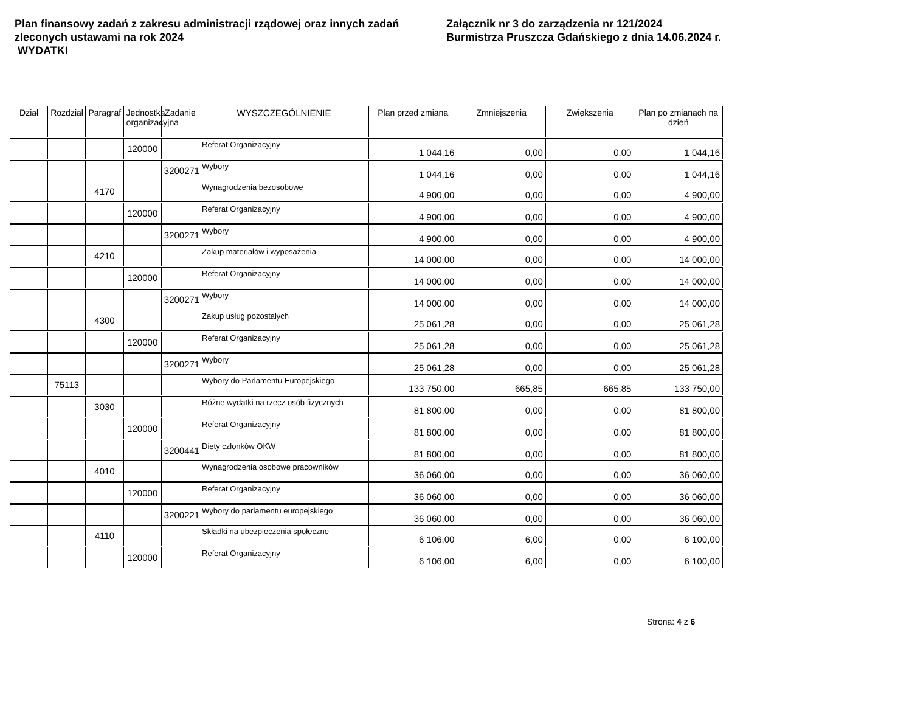Plan finansowy zadań z zakresu administracji rządowej oraz innych zadań zleconych ustawami na rok 2024
WYDATKI
Załącznik nr 3 do zarządzenia nr 121/2024
Burmistrza Pruszcza Gdańskiego z dnia 14.06.2024 r.
| Dział | Rozdział | Paragraf | Jednostka organizacyjna | Zadanie | WYSZCZEGÓLNIENIE | Plan przed zmianą | Zmniejszenia | Zwiększenia | Plan po zmianach na dzień |
| --- | --- | --- | --- | --- | --- | --- | --- | --- | --- |
| | | | 120000 | | Referat Organizacyjny | 1 044,16 | 0,00 | 0,00 | 1 044,16 |
| | | | | 3200271 | Wybory | 1 044,16 | 0,00 | 0,00 | 1 044,16 |
| | | 4170 | | | Wynagrodzenia bezosobowe | 4 900,00 | 0,00 | 0,00 | 4 900,00 |
| | | | 120000 | | Referat Organizacyjny | 4 900,00 | 0,00 | 0,00 | 4 900,00 |
| | | | | 3200271 | Wybory | 4 900,00 | 0,00 | 0,00 | 4 900,00 |
| | | 4210 | | | Zakup materiałów i wyposażenia | 14 000,00 | 0,00 | 0,00 | 14 000,00 |
| | | | 120000 | | Referat Organizacyjny | 14 000,00 | 0,00 | 0,00 | 14 000,00 |
| | | | | 3200271 | Wybory | 14 000,00 | 0,00 | 0,00 | 14 000,00 |
| | | 4300 | | | Zakup usług pozostałych | 25 061,28 | 0,00 | 0,00 | 25 061,28 |
| | | | 120000 | | Referat Organizacyjny | 25 061,28 | 0,00 | 0,00 | 25 061,28 |
| | | | | 3200271 | Wybory | 25 061,28 | 0,00 | 0,00 | 25 061,28 |
| | 75113 | | | | Wybory do Parlamentu Europejskiego | 133 750,00 | 665,85 | 665,85 | 133 750,00 |
| | | 3030 | | | Różne wydatki na rzecz osób fizycznych | 81 800,00 | 0,00 | 0,00 | 81 800,00 |
| | | | 120000 | | Referat Organizacyjny | 81 800,00 | 0,00 | 0,00 | 81 800,00 |
| | | | | 3200441 | Diety członków OKW | 81 800,00 | 0,00 | 0,00 | 81 800,00 |
| | | 4010 | | | Wynagrodzenia osobowe pracowników | 36 060,00 | 0,00 | 0,00 | 36 060,00 |
| | | | 120000 | | Referat Organizacyjny | 36 060,00 | 0,00 | 0,00 | 36 060,00 |
| | | | | 3200221 | Wybory do parlamentu europejskiego | 36 060,00 | 0,00 | 0,00 | 36 060,00 |
| | | 4110 | | | Składki na ubezpieczenia społeczne | 6 106,00 | 6,00 | 0,00 | 6 100,00 |
| | | | 120000 | | Referat Organizacyjny | 6 106,00 | 6,00 | 0,00 | 6 100,00 |
Strona: 4 z 6